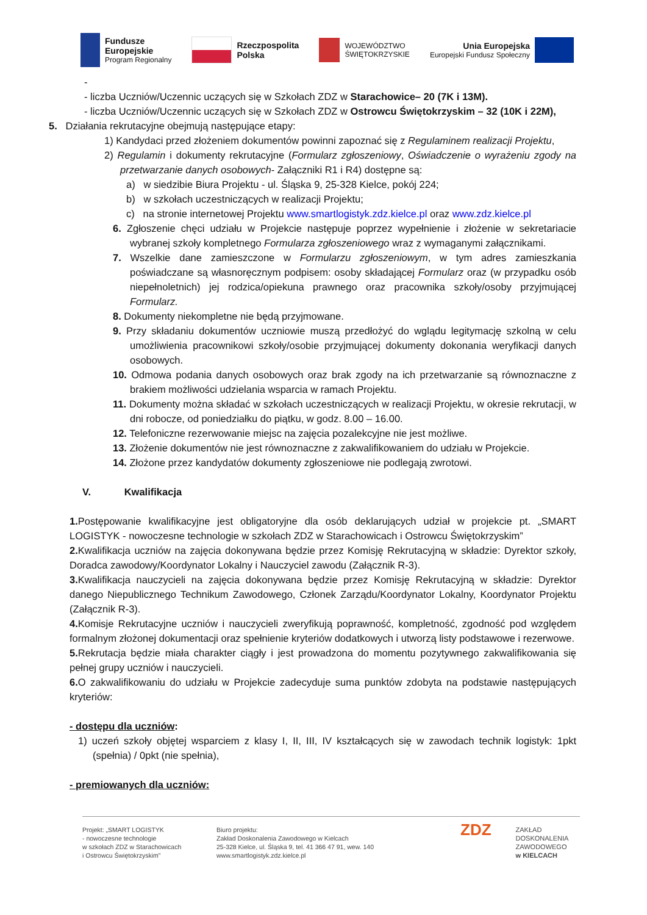Fundusze
Europejskie
Program Regionalny
Rzeczpospolita
Polska
WOJEWÓDZTWO
ŚWIĘTOKRZYSKIE
Unia Europejska
Europejski Fundusz Społeczny
-
- liczba Uczniów/Uczennic uczących się w Szkołach ZDZ w Starachowice– 20 (7K i 13M).
- liczba Uczniów/Uczennic uczących się w Szkołach ZDZ w Ostrowcu Świętokrzyskim – 32 (10K i 22M),
5. Działania rekrutacyjne obejmują następujące etapy:
1) Kandydaci przed złożeniem dokumentów powinni zapoznać się z Regulaminem realizacji Projektu,
2) Regulamin i dokumenty rekrutacyjne (Formularz zgłoszeniowy, Oświadczenie o wyrażeniu zgody na przetwarzanie danych osobowych- Załączniki R1 i R4) dostępne są:
a) w siedzibie Biura Projektu - ul. Śląska 9, 25-328 Kielce, pokój 224;
b) w szkołach uczestniczących w realizacji Projektu;
c) na stronie internetowej Projektu www.smartlogistyk.zdz.kielce.pl oraz www.zdz.kielce.pl
6. Zgłoszenie chęci udziału w Projekcie następuje poprzez wypełnienie i złożenie w sekretariacie wybranej szkoły kompletnego Formularza zgłoszeniowego wraz z wymaganymi załącznikami.
7. Wszelkie dane zamieszczone w Formularzu zgłoszeniowym, w tym adres zamieszkania poświadczane są własnoręcznym podpisem: osoby składającej Formularz oraz (w przypadku osób niepełnoletnich) jej rodzica/opiekuna prawnego oraz pracownika szkoły/osoby przyjmującej Formularz.
8. Dokumenty niekompletne nie będą przyjmowane.
9. Przy składaniu dokumentów uczniowie muszą przedłożyć do wglądu legitymację szkolną w celu umożliwienia pracownikowi szkoły/osobie przyjmującej dokumenty dokonania weryfikacji danych osobowych.
10. Odmowa podania danych osobowych oraz brak zgody na ich przetwarzanie są równoznaczne z brakiem możliwości udzielania wsparcia w ramach Projektu.
11. Dokumenty można składać w szkołach uczestniczących w realizacji Projektu, w okresie rekrutacji, w dni robocze, od poniedziałku do piątku, w godz. 8.00 – 16.00.
12. Telefoniczne rezerwowanie miejsc na zajęcia pozalekcyjne nie jest możliwe.
13. Złożenie dokumentów nie jest równoznaczne z zakwalifikowaniem do udziału w Projekcie.
14. Złożone przez kandydatów dokumenty zgłoszeniowe nie podlegają zwrotowi.
V. Kwalifikacja
1. Postępowanie kwalifikacyjne jest obligatoryjne dla osób deklarujących udział w projekcie pt. „SMART LOGISTYK - nowoczesne technologie w szkołach ZDZ w Starachowicach i Ostrowcu Świętokrzyskim”
2. Kwalifikacja uczniów na zajęcia dokonywana będzie przez Komisję Rekrutacyjną w składzie: Dyrektor szkoły, Doradca zawodowy/Koordynator Lokalny i Nauczyciel zawodu (Załącznik R-3).
3. Kwalifikacja nauczycieli na zajęcia dokonywana będzie przez Komisję Rekrutacyjną w składzie: Dyrektor danego Niepublicznego Technikum Zawodowego, Członek Zarządu/Koordynator Lokalny, Koordynator Projektu (Załącznik R-3).
4. Komisje Rekrutacyjne uczniów i nauczycieli zweryfikują poprawność, kompletność, zgodność pod względem formalnym złożonej dokumentacji oraz spełnienie kryteriów dodatkowych i utworzą listy podstawowe i rezerwowe.
5. Rekrutacja będzie miała charakter ciągły i jest prowadzona do momentu pozytywnego zakwalifikowania się pełnej grupy uczniów i nauczycieli.
6. O zakwalifikowaniu do udziału w Projekcie zadecyduje suma punktów zdobyta na podstawie następujących kryteriów:
- dostępu dla uczniów:
1) uczeń szkoły objętej wsparciem z klasy I, II, III, IV kształcących się w zawodach technik logistyk: 1pkt (spełnia) / 0pkt (nie spełnia),
- premiowanych dla uczniów:
Projekt: „SMART LOGISTYK
- nowoczesne technologie
w szkołach ZDZ w Starachowicach
i Ostrowcu Świętokrzyskim”
Biuro projektu:
Zakład Doskonalenia Zawodowego w Kielcach
25-328 Kielce, ul. Śląska 9, tel. 41 366 47 91, wew. 140
www.smartlogistyk.zdz.kielce.pl
ZDZ
ZAKŁAD
DOSKONALENIA
ZAWODOWEGO
w KIELCACH